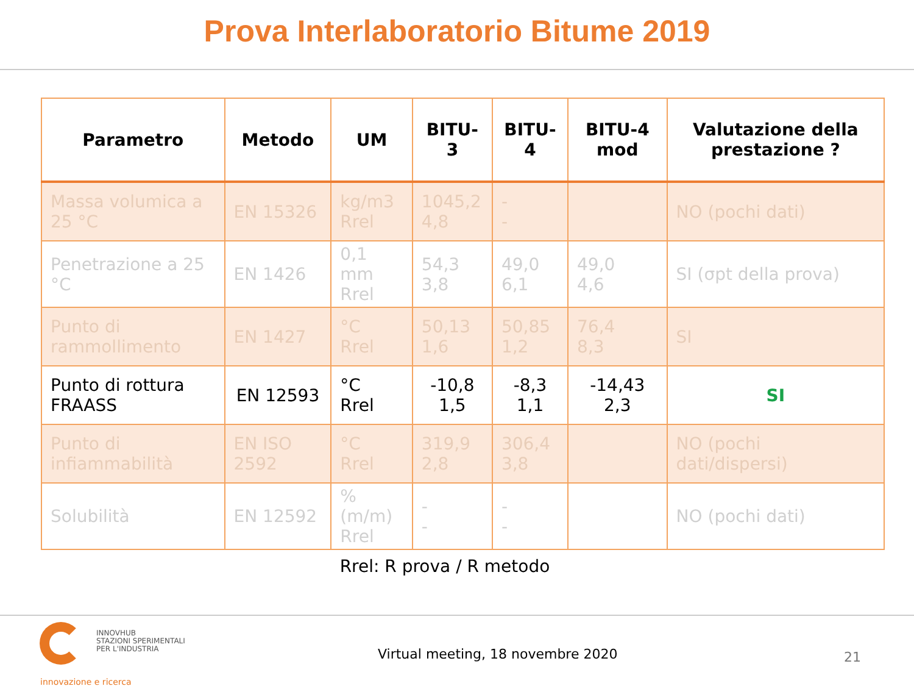Prova Interlaboratorio Bitume 2019
| Parametro | Metodo | UM | BITU-3 | BITU-4 | BITU-4 mod | Valutazione della prestazione ? |
| --- | --- | --- | --- | --- | --- | --- |
| Massa volumica a 25 °C | EN 15326 | kg/m3 Rrel | 1045,2 4,8 | - - | | NO (pochi dati) |
| Penetrazione a 25 °C | EN 1426 | 0,1 mm Rrel | 54,3 3,8 | 49,0 6,1 | 49,0 4,6 | SI (σpt della prova) |
| Punto di rammollimento | EN 1427 | °C Rrel | 50,13 1,6 | 50,85 1,2 | 76,4 8,3 | SI |
| Punto di rottura FRAASS | EN 12593 | °C Rrel | -10,8 1,5 | -8,3 1,1 | -14,43 2,3 | SI |
| Punto di infiammabilità | EN ISO 2592 | °C Rrel | 319,9 2,8 | 306,4 3,8 | | NO (pochi dati/dispersi) |
| Solubilità | EN 12592 | % (m/m) Rrel | - - | - - | | NO (pochi dati) |
Rrel: R prova / R metodo
INNOVHUB
STAZIONI SPERIMENTALI
PER L'INDUSTRIA
innovazione e ricerca
Virtual meeting, 18 novembre 2020
21